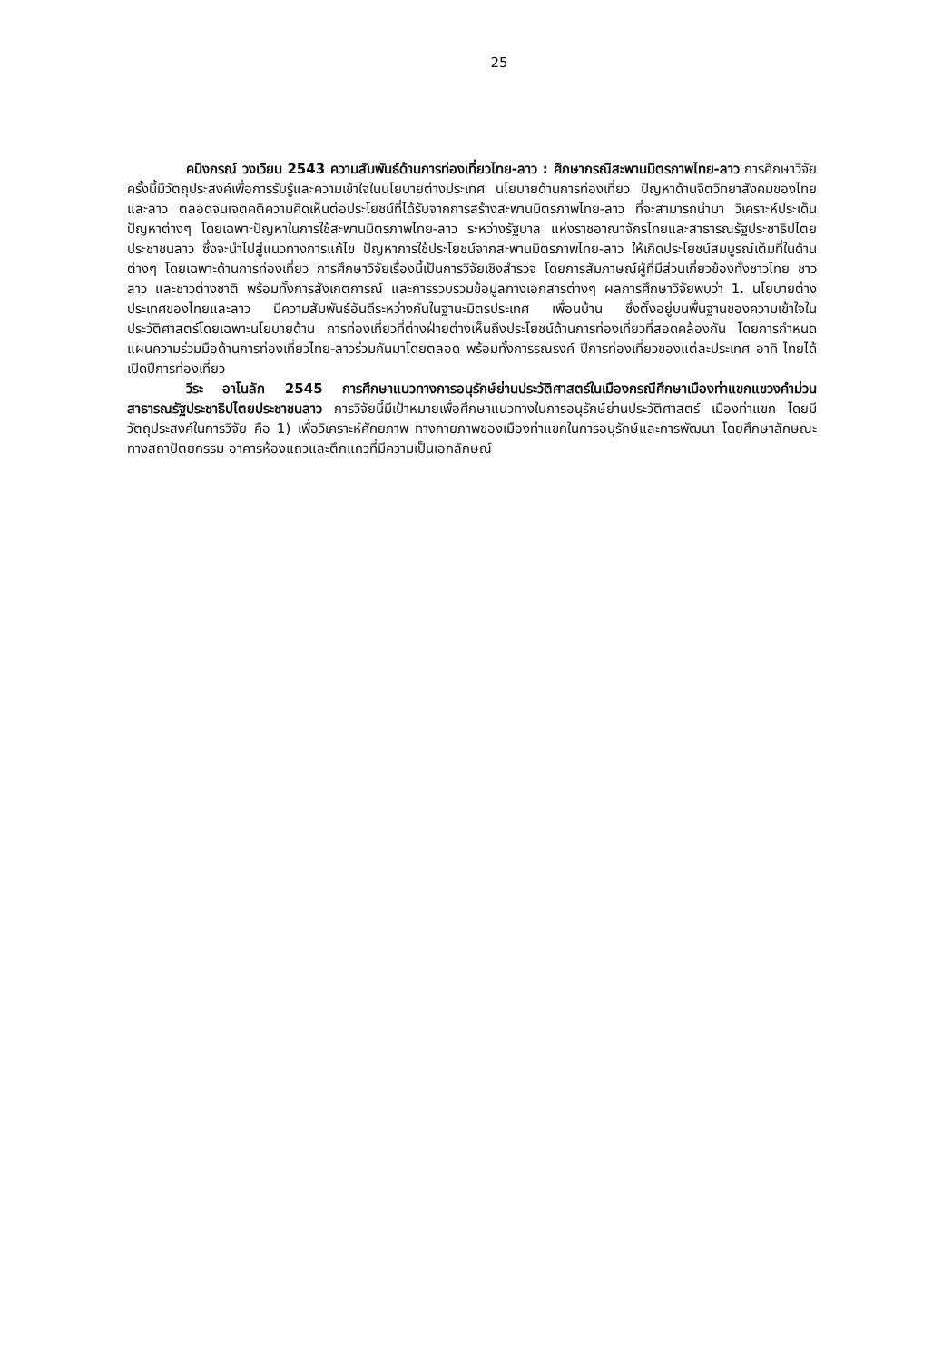25
คนึงภรณ์ วงเวียน 2543 ความสัมพันธ์ด้านการท่องเที่ยวไทย-ลาว : ศึกษากรณีสะพานมิตรภาพไทย-ลาว การศึกษาวิจัยครั้งนี้มีวัตถุประสงค์เพื่อการรับรู้และความเข้าใจในนโยบายต่างประเทศ นโยบายด้านการท่องเที่ยว ปัญหาด้านจิตวิทยาสังคมของไทย และลาว ตลอดจนเจตคติความคิดเห็นต่อประโยชน์ที่ได้รับจากการสร้างสะพานมิตรภาพไทย-ลาว ที่จะสามารถนำมา วิเคราะห์ประเด็นปัญหาต่างๆ โดยเฉพาะปัญหาในการใช้สะพานมิตรภาพไทย-ลาว ระหว่างรัฐบาล แห่งราชอาณาจักรไทยและสาธารณรัฐประชาธิปไตยประชาชนลาว ซึ่งจะนำไปสู่แนวทางการแก้ไข ปัญหาการใช้ประโยชน์จากสะพานมิตรภาพไทย-ลาว ให้เกิดประโยชน์สมบูรณ์เต็มที่ในด้านต่างๆ โดยเฉพาะด้านการท่องเที่ยว การศึกษาวิจัยเรื่องนี้เป็นการวิจัยเชิงสำรวจ โดยการสัมภาษณ์ผู้ที่มีส่วนเกี่ยวข้องทั้งชาวไทย ชาวลาว และชาวต่างชาติ พร้อมทั้งการสังเกตการณ์ และการรวบรวมข้อมูลทางเอกสารต่างๆ ผลการศึกษาวิจัยพบว่า 1. นโยบายต่างประเทศของไทยและลาว มีความสัมพันธ์อันดีระหว่างกันในฐานะมิตรประเทศ เพื่อนบ้าน ซึ่งตั้งอยู่บนพื้นฐานของความเข้าใจในประวัติศาสตร์โดยเฉพาะนโยบายด้าน การท่องเที่ยวที่ต่างฝ่ายต่างเห็นถึงประโยชน์ด้านการท่องเที่ยวที่สอดคล้องกัน โดยการกำหนดแผนความร่วมมือด้านการท่องเที่ยวไทย-ลาวร่วมกันมาโดยตลอด พร้อมทั้งการรณรงค์ ปีการท่องเที่ยวของแต่ละประเทศ อาทิ ไทยได้เปิดปีการท่องเที่ยว
วีระ อาโนลัก 2545 การศึกษาแนวทางการอนุรักษ์ย่านประวัติศาสตร์ในเมืองกรณีศึกษาเมืองท่าแขกแขวงคำม่วน สาธารณรัฐประชาธิปไตยประชาชนลาว การวิจัยนี้มีเป้าหมายเพื่อศึกษาแนวทางในการอนุรักษ์ย่านประวัติศาสตร์ เมืองท่าแขก โดยมีวัตถุประสงค์ในการวิจัย คือ 1) เพื่อวิเคราะห์ศักยภาพ ทางกายภาพของเมืองท่าแขกในการอนุรักษ์และการพัฒนา โดยศึกษาลักษณะทางสถาปัตยกรรม อาคารห้องแถวและตึกแถวที่มีความเป็นเอกลักษณ์